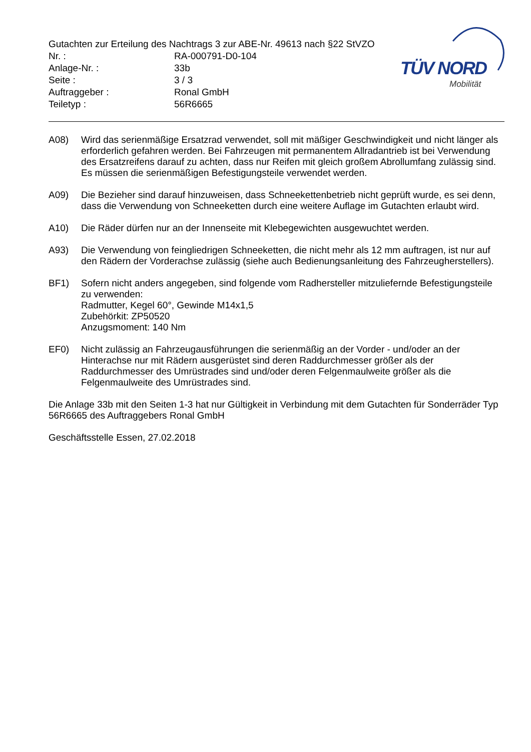Gutachten zur Erteilung des Nachtrags 3 zur ABE-Nr. 49613 nach §22 StVZO
Nr. : RA-000791-D0-104
Anlage-Nr. : 33b
Seite : 3 / 3
Auftraggeber : Ronal GmbH
Teiletyp : 56R6665
TÜV NORD
Mobilität
A08) Wird das serienmäßige Ersatzrad verwendet, soll mit mäßiger Geschwindigkeit und nicht länger als erforderlich gefahren werden. Bei Fahrzeugen mit permanentem Allradantrieb ist bei Verwendung des Ersatzreifens darauf zu achten, dass nur Reifen mit gleich großem Abrollumfang zulässig sind. Es müssen die serienmäßigen Befestigungsteile verwendet werden.
A09) Die Bezieher sind darauf hinzuweisen, dass Schneekettenbetrieb nicht geprüft wurde, es sei denn, dass die Verwendung von Schneeketten durch eine weitere Auflage im Gutachten erlaubt wird.
A10) Die Räder dürfen nur an der Innenseite mit Klebegewichten ausgewuchtet werden.
A93) Die Verwendung von feingliedrigen Schneeketten, die nicht mehr als 12 mm auftragen, ist nur auf den Rädern der Vorderachse zulässig (siehe auch Bedienungsanleitung des Fahrzeugherstellers).
BF1) Sofern nicht anders angegeben, sind folgende vom Radhersteller mitzuliefernde Befestigungsteile zu verwenden:
Radmutter, Kegel 60°, Gewinde M14x1,5
Zubehörkit: ZP50520
Anzugsmoment: 140 Nm
EF0) Nicht zulässig an Fahrzeugausführungen die serienmäßig an der Vorder - und/oder an der Hinterachse nur mit Rädern ausgerüstet sind deren Raddurchmesser größer als der Raddurchmesser des Umrüstrades sind und/oder deren Felgenmaulweite größer als die Felgenmaulweite des Umrüstrades sind.
Die Anlage 33b mit den Seiten 1-3 hat nur Gültigkeit in Verbindung mit dem Gutachten für Sonderräder Typ 56R6665 des Auftraggebers Ronal GmbH
Geschäftsstelle Essen, 27.02.2018